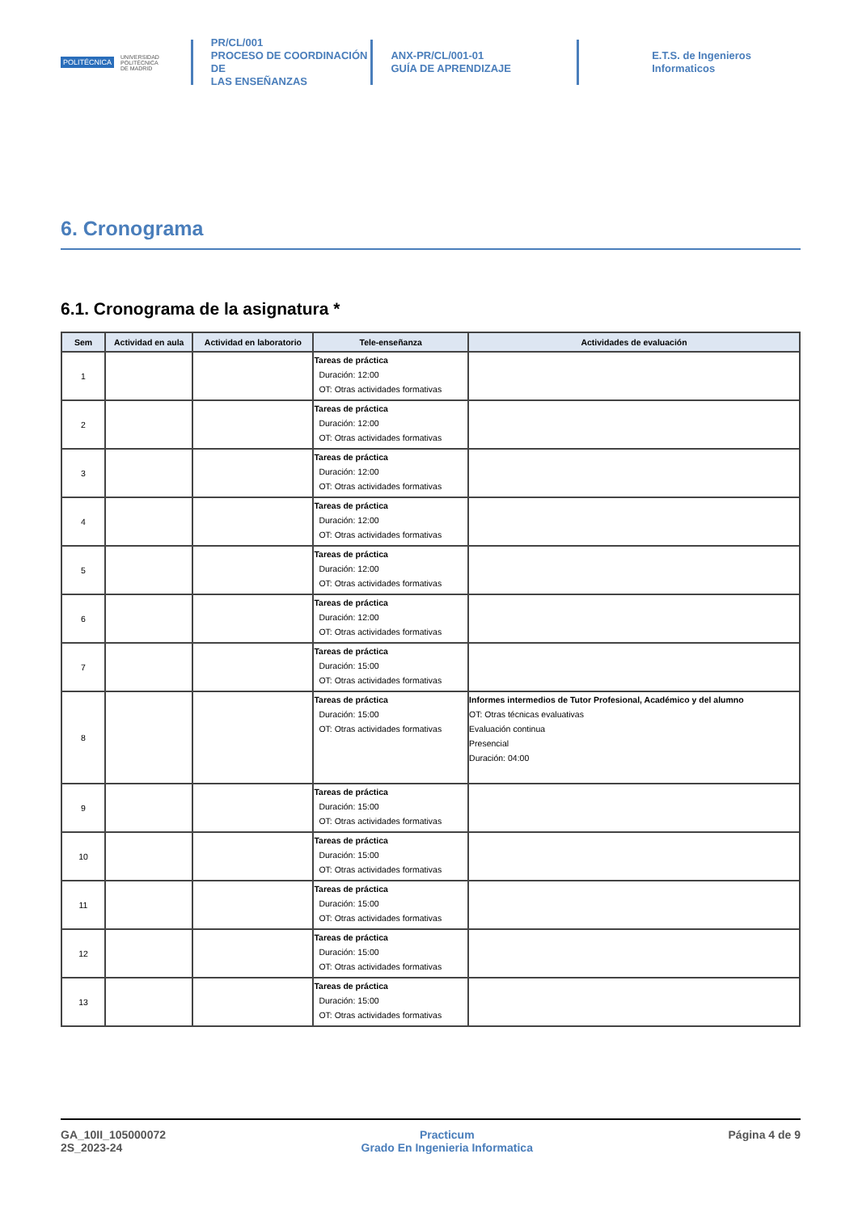POLITÉCNICA UNIVERSIDAD
POLITÉCNICA
DE MADRID
PR/CL/001
PROCESO DE COORDINACIÓN DE
LAS ENSEÑANZAS
ANX-PR/CL/001-01
GUÍA DE APRENDIZAJE
E.T.S. de Ingenieros
Informaticos
6. Cronograma
6.1. Cronograma de la asignatura *
| Sem | Actividad en aula | Actividad en laboratorio | Tele-enseñanza | Actividades de evaluación |
| --- | --- | --- | --- | --- |
| 1 | | | Tareas de práctica Duración: 12:00 OT: Otras actividades formativas | |
| 2 | | | Tareas de práctica Duración: 12:00 OT: Otras actividades formativas | |
| 3 | | | Tareas de práctica Duración: 12:00 OT: Otras actividades formativas | |
| 4 | | | Tareas de práctica Duración: 12:00 OT: Otras actividades formativas | |
| 5 | | | Tareas de práctica Duración: 12:00 OT: Otras actividades formativas | |
| 6 | | | Tareas de práctica Duración: 12:00 OT: Otras actividades formativas | |
| 7 | | | Tareas de práctica Duración: 15:00 OT: Otras actividades formativas | |
| 8 | | | Tareas de práctica Duración: 15:00 OT: Otras actividades formativas | Informes intermedios de Tutor Profesional, Académico y del alumno OT: Otras técnicas evaluativas Evaluación continua Presencial Duración: 04:00 |
| 9 | | | Tareas de práctica Duración: 15:00 OT: Otras actividades formativas | |
| 10 | | | Tareas de práctica Duración: 15:00 OT: Otras actividades formativas | |
| 11 | | | Tareas de práctica Duración: 15:00 OT: Otras actividades formativas | |
| 12 | | | Tareas de práctica Duración: 15:00 OT: Otras actividades formativas | |
| 13 | | | Tareas de práctica Duración: 15:00 OT: Otras actividades formativas | |
GA_10II_105000072
2S_2023-24
Practicum
Grado En Ingenieria Informatica
Página 4 de 9